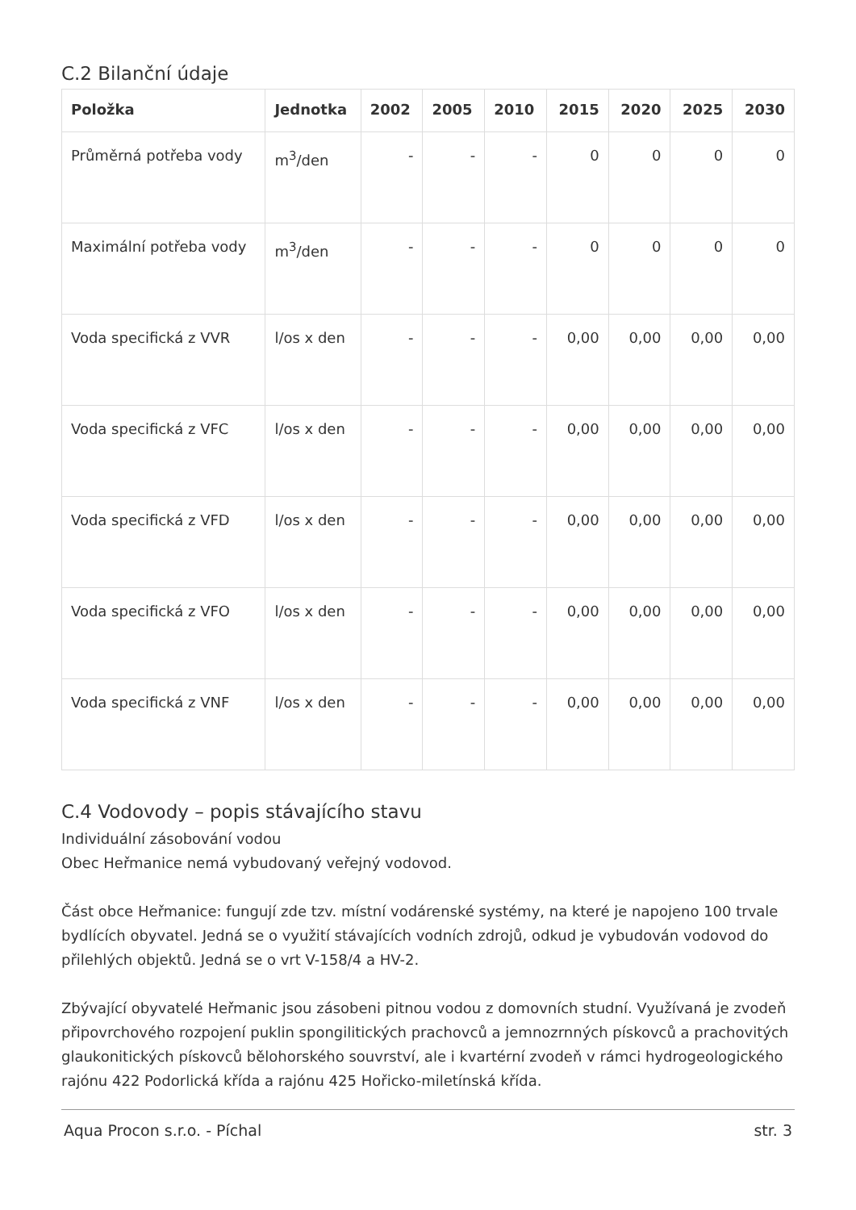C.2 Bilanční údaje
| Položka | Jednotka | 2002 | 2005 | 2010 | 2015 | 2020 | 2025 | 2030 |
| --- | --- | --- | --- | --- | --- | --- | --- | --- |
| Průměrná potřeba vody | m<sup>3</sup>/den | - | - | - | 0 | 0 | 0 | 0 |
| Maximální potřeba vody | m<sup>3</sup>/den | - | - | - | 0 | 0 | 0 | 0 |
| Voda specifická z VVR | l/os x den | - | - | - | 0,00 | 0,00 | 0,00 | 0,00 |
| Voda specifická z VFC | l/os x den | - | - | - | 0,00 | 0,00 | 0,00 | 0,00 |
| Voda specifická z VFD | l/os x den | - | - | - | 0,00 | 0,00 | 0,00 | 0,00 |
| Voda specifická z VFO | l/os x den | - | - | - | 0,00 | 0,00 | 0,00 | 0,00 |
| Voda specifická z VNF | l/os x den | - | - | - | 0,00 | 0,00 | 0,00 | 0,00 |
C.4 Vodovody – popis stávajícího stavu
Individuální zásobování vodou
Obec Heřmanice nemá vybudovaný veřejný vodovod.
Část obce Heřmanice: fungují zde tzv. místní vodárenské systémy, na které je napojeno 100 trvale bydlících obyvatel. Jedná se o využití stávajících vodních zdrojů, odkud je vybudován vodovod do přilehlých objektů. Jedná se o vrt V-158/4 a HV-2.
Zbývající obyvatelé Heřmanic jsou zásobeni pitnou vodou z domovních studní. Využívaná je zvodeň připovrchového rozpojení puklin spongilitických prachovců a jemnozrnných pískovců a prachovitých glaukonitických pískovců bělohorského souvrství, ale i kvartérní zvodeň v rámci hydrogeologického rajónu 422 Podorlická křída a rajónu 425 Hořicko-miletínská křída.
Aqua Procon s.r.o. - Píchal str. 3